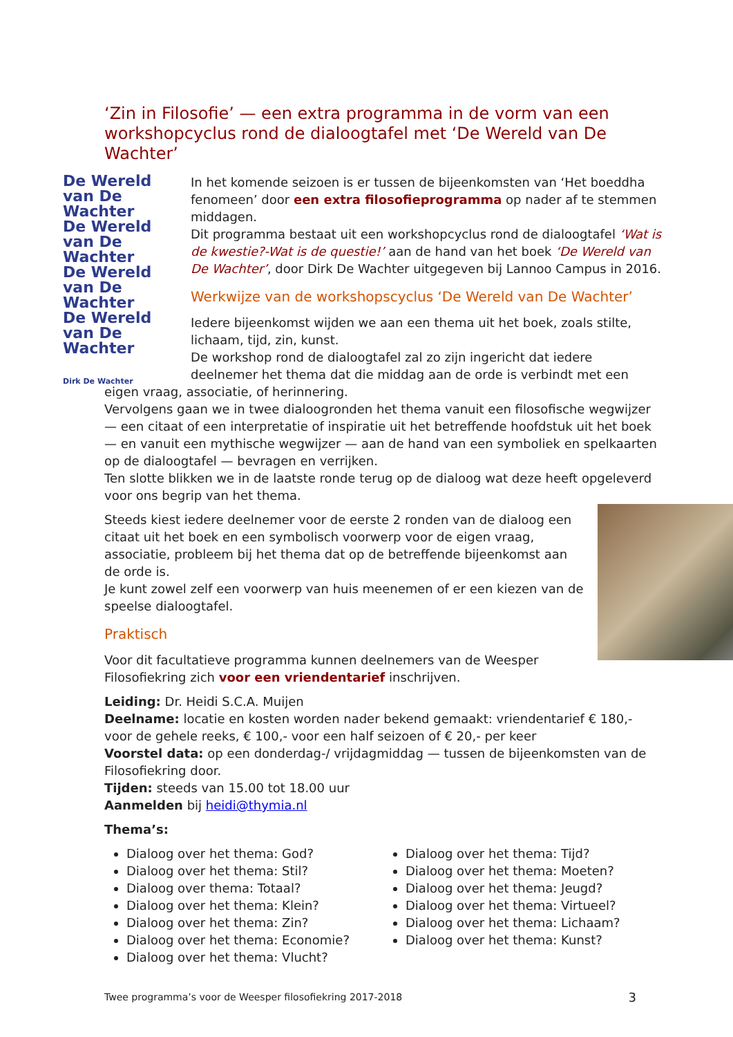‘Zin in Filosofie’ — een extra programma in de vorm van een workshopcyclus rond de dialoogtafel met ‘De Wereld van De Wachter’
De Wereld van De Wachter
De Wereld van De Wachter
De Wereld van De Wachter
De Wereld van De Wachter
Dirk De Wachter
In het komende seizoen is er tussen de bijeenkomsten van ‘Het boeddha fenomeen’ door een extra filosofieprogramma op nader af te stemmen middagen.
Dit programma bestaat uit een workshopcyclus rond de dialoogtafel ‘Wat is de kwestie?-Wat is de questie!’ aan de hand van het boek ‘De Wereld van De Wachter’, door Dirk De Wachter uitgegeven bij Lannoo Campus in 2016.
Werkwijze van de workshopscyclus ‘De Wereld van De Wachter’
Iedere bijeenkomst wijden we aan een thema uit het boek, zoals stilte, lichaam, tijd, zin, kunst.
De workshop rond de dialoogtafel zal zo zijn ingericht dat iedere deelnemer het thema dat die middag aan de orde is verbindt met een eigen vraag, associatie, of herinnering.
Vervolgens gaan we in twee dialoogronden het thema vanuit een filosofische wegwijzer — een citaat of een interpretatie of inspiratie uit het betreffende hoofdstuk uit het boek — en vanuit een mythische wegwijzer — aan de hand van een symboliek en spelkaarten op de dialoogtafel — bevragen en verrijken.
Ten slotte blikken we in de laatste ronde terug op de dialoog wat deze heeft opgeleverd voor ons begrip van het thema.
Steeds kiest iedere deelnemer voor de eerste 2 ronden van de dialoog een citaat uit het boek en een symbolisch voorwerp voor de eigen vraag, associatie, probleem bij het thema dat op de betreffende bijeenkomst aan de orde is.
Je kunt zowel zelf een voorwerp van huis meenemen of er een kiezen van de speelse dialoogtafel.
Praktisch
Voor dit facultatieve programma kunnen deelnemers van de Weesper Filosofiekring zich voor een vriendentarief inschrijven.
Leiding: Dr. Heidi S.C.A. Muijen
Deelname: locatie en kosten worden nader bekend gemaakt: vriendentarief € 180,- voor de gehele reeks, € 100,- voor een half seizoen of € 20,- per keer
Voorstel data: op een donderdag-/ vrijdagmiddag — tussen de bijeenkomsten van de Filosofiekring door.
Tijden: steeds van 15.00 tot 18.00 uur
Aanmelden bij heidi@thymia.nl
Thema’s:
Dialoog over het thema: God?
Dialoog over het thema: Stil?
Dialoog over thema: Totaal?
Dialoog over het thema: Klein?
Dialoog over het thema: Zin?
Dialoog over het thema: Economie?
Dialoog over het thema: Vlucht?
Dialoog over het thema: Tijd?
Dialoog over het thema: Moeten?
Dialoog over het thema: Jeugd?
Dialoog over het thema: Virtueel?
Dialoog over het thema: Lichaam?
Dialoog over het thema: Kunst?
Twee programma’s voor de Weesper filosofiekring 2017-2018 3